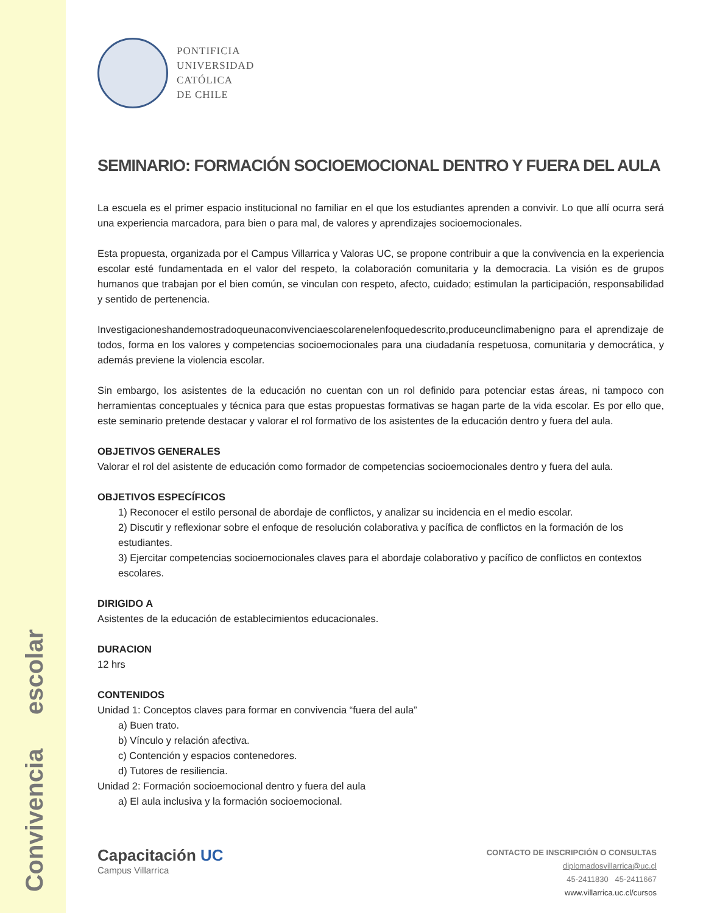Convivencia escolar
PONTIFICIA
UNIVERSIDAD
CATÓLICA
DE CHILE
SEMINARIO: FORMACIÓN SOCIOEMOCIONAL DENTRO Y FUERA DEL AULA
La escuela es el primer espacio institucional no familiar en el que los estudiantes aprenden a convivir. Lo que allí ocurra será una experiencia marcadora, para bien o para mal, de valores y aprendizajes socioemocionales.
Esta propuesta, organizada por el Campus Villarrica y Valoras UC, se propone contribuir a que la convivencia en la experiencia escolar esté fundamentada en el valor del respeto, la colaboración comunitaria y la democracia. La visión es de grupos humanos que trabajan por el bien común, se vinculan con respeto, afecto, cuidado; estimulan la participación, responsabilidad y sentido de pertenencia.
Investigacioneshandemostradoqueunaconvivenciaescolarenelenfoquedescrito,produceunclimabenigno para el aprendizaje de todos, forma en los valores y competencias socioemocionales para una ciudadanía respetuosa, comunitaria y democrática, y además previene la violencia escolar.
Sin embargo, los asistentes de la educación no cuentan con un rol definido para potenciar estas áreas, ni tampoco con herramientas conceptuales y técnica para que estas propuestas formativas se hagan parte de la vida escolar. Es por ello que, este seminario pretende destacar y valorar el rol formativo de los asistentes de la educación dentro y fuera del aula.
OBJETIVOS GENERALES
Valorar el rol del asistente de educación como formador de competencias socioemocionales dentro y fuera del aula.
OBJETIVOS ESPECÍFICOS
1) Reconocer el estilo personal de abordaje de conflictos, y analizar su incidencia en el medio escolar.
2) Discutir y reflexionar sobre el enfoque de resolución colaborativa y pacífica de conflictos en la formación de los estudiantes.
3) Ejercitar competencias socioemocionales claves para el abordaje colaborativo y pacífico de conflictos en contextos escolares.
DIRIGIDO A
Asistentes de la educación de establecimientos educacionales.
DURACION
12 hrs
CONTENIDOS
Unidad 1: Conceptos claves para formar en convivencia “fuera del aula”
a) Buen trato.
b) Vínculo y relación afectiva.
c) Contención y espacios contenedores.
d) Tutores de resiliencia.
Unidad 2: Formación socioemocional dentro y fuera del aula
a) El aula inclusiva y la formación socioemocional.
Capacitación UC
Campus Villarrica
CONTACTO DE INSCRIPCIÓN O CONSULTAS
diplomadosvillarrica@uc.cl
45-2411830 45-2411667
www.villarrica.uc.cl/cursos